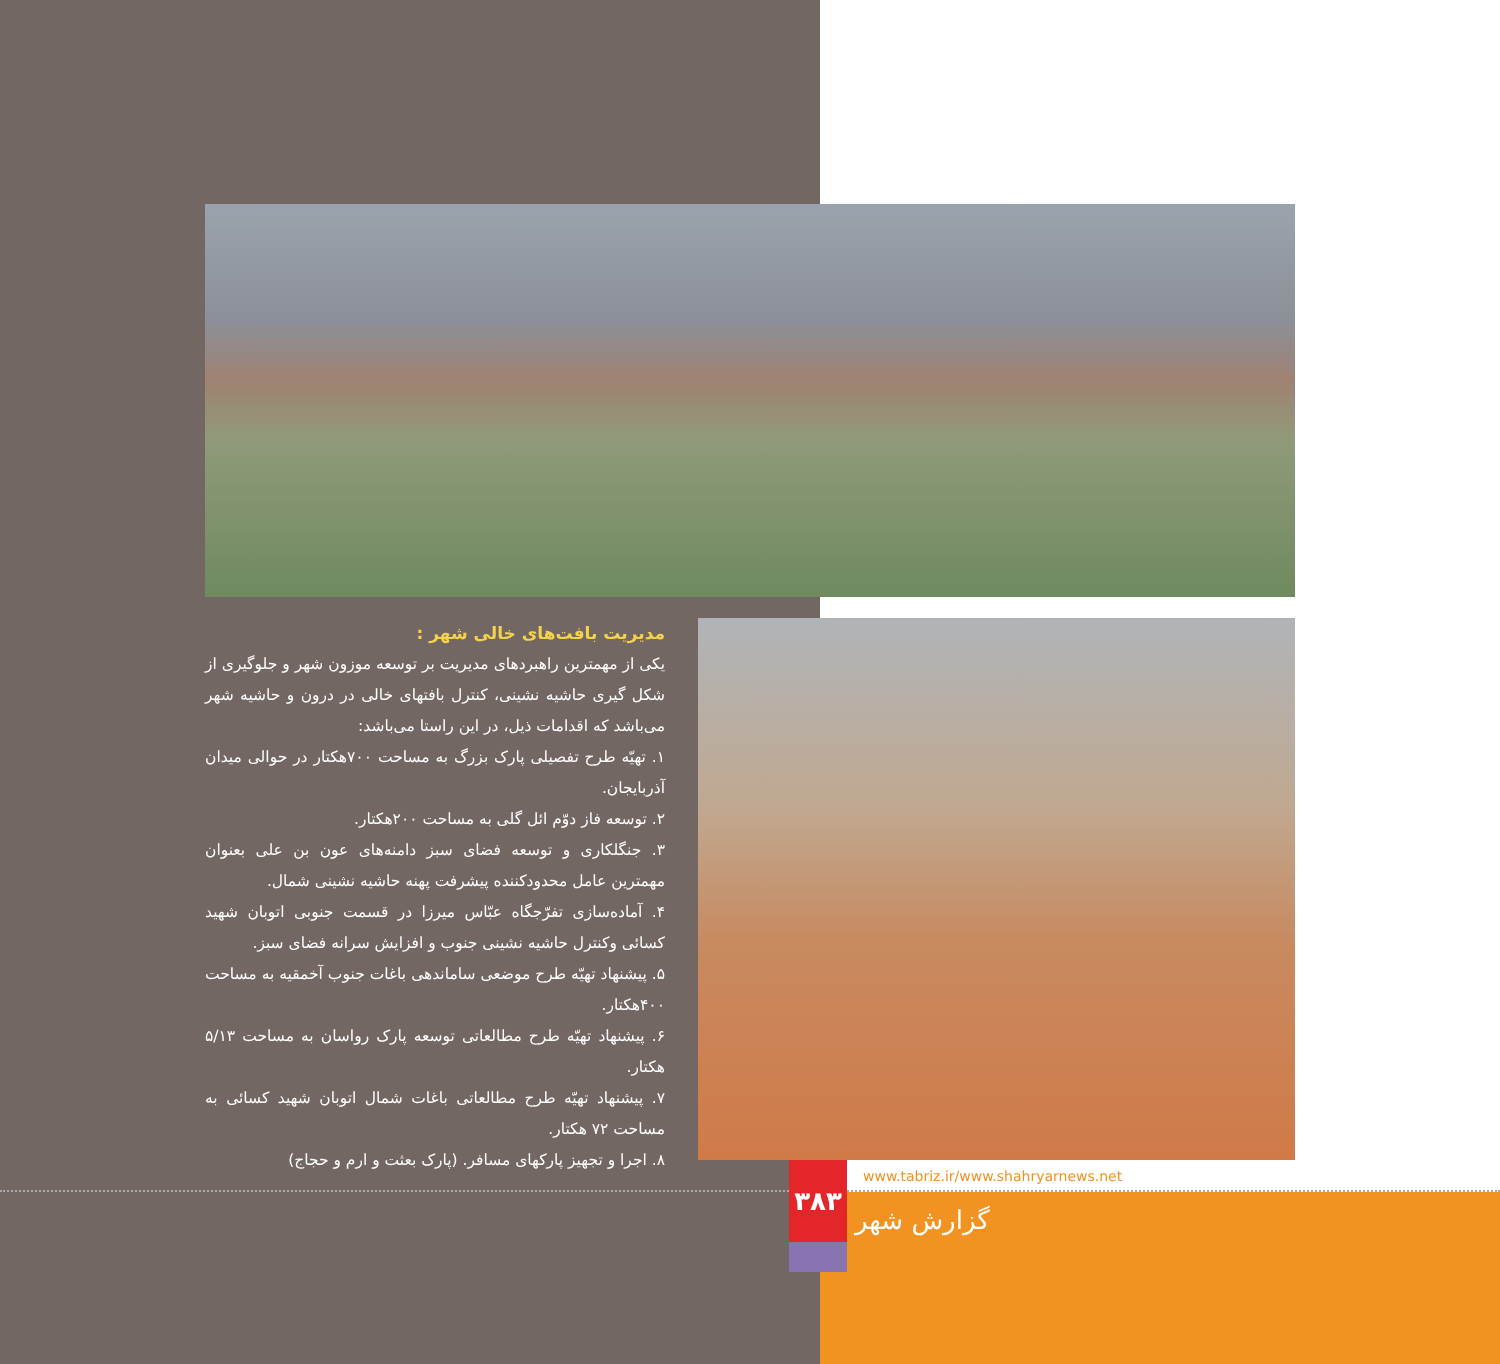مدیریت بافت‌های خالی شهر :
یکی از مهمترین راهبردهای مدیریت بر توسعه موزون شهر و جلوگیری از شکل گیری حاشیه نشینی، کنترل بافتهای خالی در درون و حاشیه شهر می‌باشد که اقدامات ذیل، در این راستا می‌باشد:
۱. تهیّه طرح تفصیلی پارک بزرگ به مساحت ۷۰۰هکتار در حوالی میدان آذربایجان.
۲. توسعه فاز دوّم ائل گلی به مساحت ۲۰۰هکتار.
۳. جنگلکاری و توسعه فضای سبز دامنه‌های عون بن علی بعنوان مهمترین عامل محدودکننده پیشرفت پهنه حاشیه نشینی شمال.
۴. آماده‌سازی تفرّجگاه عبّاس میرزا در قسمت جنوبی اتوبان شهید کسائی وکنترل حاشیه نشینی جنوب و افزایش سرانه فضای سبز.
۵. پیشنهاد تهیّه طرح موضعی ساماندهی باغات جنوب آخمقیه به مساحت ۴۰۰هکتار.
۶. پیشنهاد تهیّه طرح مطالعاتی توسعه پارک رواسان به مساحت ۵/۱۳ هکتار.
۷. پیشنهاد تهیّه طرح مطالعاتی باغات شمال اتوبان شهید کسائی به مساحت ۷۲ هکتار.
۸. اجرا و تجهیز پارکهای مسافر. (پارک بعثت و ارم و حجاج)
۳۸۳
www.tabriz.ir/www.shahryarnews.net
گزارش شهر